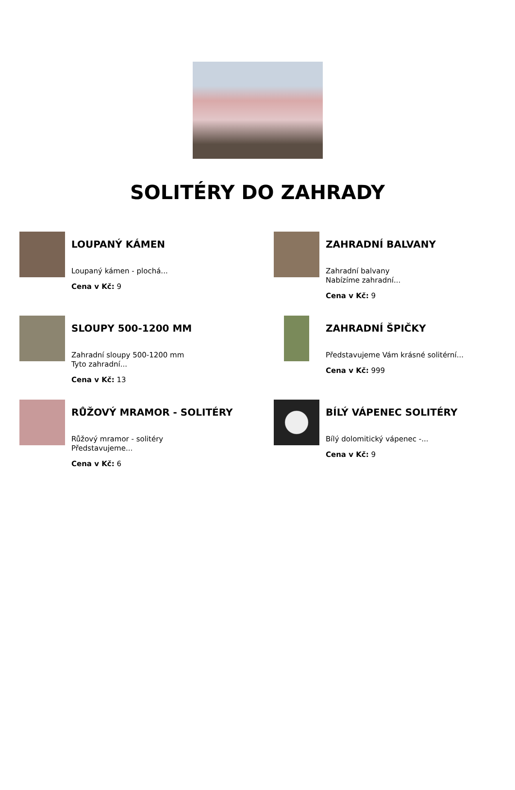SOLITÉRY DO ZAHRADY
LOUPANÝ KÁMEN
Loupaný kámen - plochá...
Cena v Kč: 9
ZAHRADNÍ BALVANY
Zahradní balvany
Nabízíme zahradní...
Cena v Kč: 9
SLOUPY 500-1200 MM
Zahradní sloupy 500-1200 mm
Tyto zahradní...
Cena v Kč: 13
ZAHRADNÍ ŠPIČKY
Představujeme Vám krásné solitérní...
Cena v Kč: 999
RŮŽOVÝ MRAMOR - SOLITÉRY
Růžový mramor - solitéry
Představujeme...
Cena v Kč: 6
BÍLÝ VÁPENEC SOLITÉRY
Bílý dolomitický vápenec -...
Cena v Kč: 9